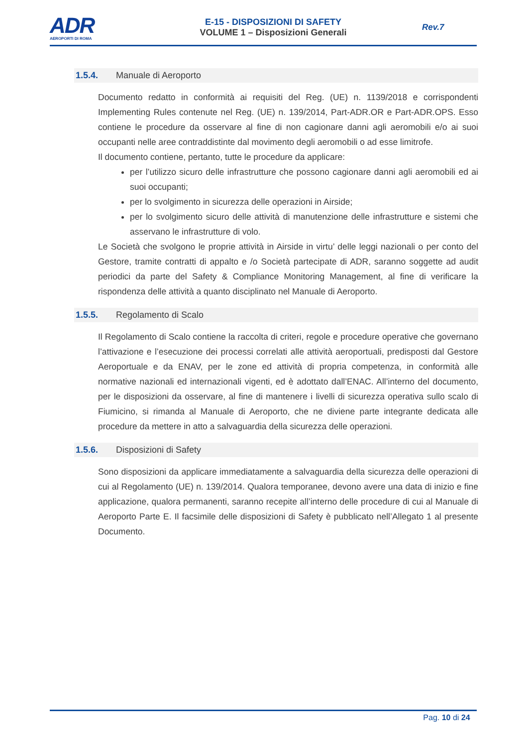ADR
AEROPORTI DI ROMA
E-15 - DISPOSIZIONI DI SAFETY
VOLUME 1 – Disposizioni Generali
Rev.7
1.5.4. Manuale di Aeroporto
Documento redatto in conformità ai requisiti del Reg. (UE) n. 1139/2018 e corrispondenti Implementing Rules contenute nel Reg. (UE) n. 139/2014, Part-ADR.OR e Part-ADR.OPS. Esso contiene le procedure da osservare al fine di non cagionare danni agli aeromobili e/o ai suoi occupanti nelle aree contraddistinte dal movimento degli aeromobili o ad esse limitrofe.
Il documento contiene, pertanto, tutte le procedure da applicare:
per l’utilizzo sicuro delle infrastrutture che possono cagionare danni agli aeromobili ed ai suoi occupanti;
per lo svolgimento in sicurezza delle operazioni in Airside;
per lo svolgimento sicuro delle attività di manutenzione delle infrastrutture e sistemi che asservano le infrastrutture di volo.
Le Società che svolgono le proprie attività in Airside in virtu’ delle leggi nazionali o per conto del Gestore, tramite contratti di appalto e /o Società partecipate di ADR, saranno soggette ad audit periodici da parte del Safety & Compliance Monitoring Management, al fine di verificare la rispondenza delle attività a quanto disciplinato nel Manuale di Aeroporto.
1.5.5. Regolamento di Scalo
Il Regolamento di Scalo contiene la raccolta di criteri, regole e procedure operative che governano l’attivazione e l’esecuzione dei processi correlati alle attività aeroportuali, predisposti dal Gestore Aeroportuale e da ENAV, per le zone ed attività di propria competenza, in conformità alle normative nazionali ed internazionali vigenti, ed è adottato dall’ENAC. All’interno del documento, per le disposizioni da osservare, al fine di mantenere i livelli di sicurezza operativa sullo scalo di Fiumicino, si rimanda al Manuale di Aeroporto, che ne diviene parte integrante dedicata alle procedure da mettere in atto a salvaguardia della sicurezza delle operazioni.
1.5.6. Disposizioni di Safety
Sono disposizioni da applicare immediatamente a salvaguardia della sicurezza delle operazioni di cui al Regolamento (UE) n. 139/2014. Qualora temporanee, devono avere una data di inizio e fine applicazione, qualora permanenti, saranno recepite all’interno delle procedure di cui al Manuale di Aeroporto Parte E. Il facsimile delle disposizioni di Safety è pubblicato nell’Allegato 1 al presente Documento.
Pag. 10 di 24